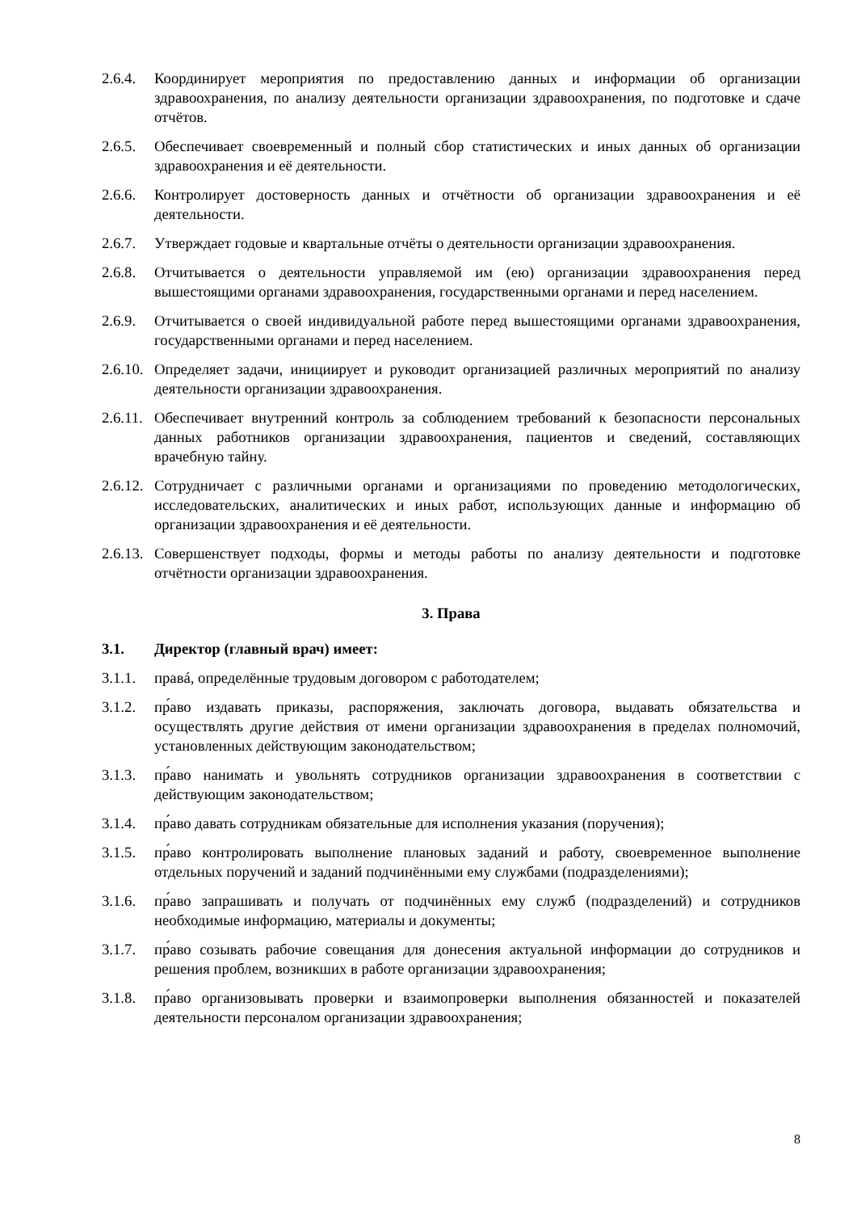2.6.4.
Координирует мероприятия по предоставлению данных и информации об организации здравоохранения, по анализу деятельности организации здравоохранения, по подготовке и сдаче отчётов.
2.6.5.
Обеспечивает своевременный и полный сбор статистических и иных данных об организации здравоохранения и её деятельности.
2.6.6.
Контролирует достоверность данных и отчётности об организации здравоохранения и её деятельности.
2.6.7.
Утверждает годовые и квартальные отчёты о деятельности организации здравоохранения.
2.6.8.
Отчитывается о деятельности управляемой им (ею) организации здравоохранения перед вышестоящими органами здравоохранения, государственными органами и перед населением.
2.6.9.
Отчитывается о своей индивидуальной работе перед вышестоящими органами здравоохранения, государственными органами и перед населением.
2.6.10.
Определяет задачи, инициирует и руководит организацией различных мероприятий по анализу деятельности организации здравоохранения.
2.6.11.
Обеспечивает внутренний контроль за соблюдением требований к безопасности персональных данных работников организации здравоохранения, пациентов и сведений, составляющих врачебную тайну.
2.6.12.
Сотрудничает с различными органами и организациями по проведению методологических, исследовательских, аналитических и иных работ, использующих данные и информацию об организации здравоохранения и её деятельности.
2.6.13.
Совершенствует подходы, формы и методы работы по анализу деятельности и подготовке отчётности организации здравоохранения.
3. Права
3.1. Директор (главный врач) имеет:
3.1.1.
правá, определённые трудовым договором с работодателем;
3.1.2.
пр́аво издавать приказы, распоряжения, заключать договора, выдавать обязательства и осуществлять другие действия от имени организации здравоохранения в пределах полномочий, установленных действующим законодательством;
3.1.3.
пр́аво нанимать и увольнять сотрудников организации здравоохранения в соответствии с действующим законодательством;
3.1.4.
пр́аво давать сотрудникам обязательные для исполнения указания (поручения);
3.1.5.
пр́аво контролировать выполнение плановых заданий и работу, своевременное выполнение отдельных поручений и заданий подчинёнными ему службами (подразделениями);
3.1.6.
пр́аво запрашивать и получать от подчинённых ему служб (подразделений) и сотрудников необходимые информацию, материалы и документы;
3.1.7.
пр́аво созывать рабочие совещания для донесения актуальной информации до сотрудников и решения проблем, возникших в работе организации здравоохранения;
3.1.8.
пр́аво организовывать проверки и взаимопроверки выполнения обязанностей и показателей деятельности персоналом организации здравоохранения;
8